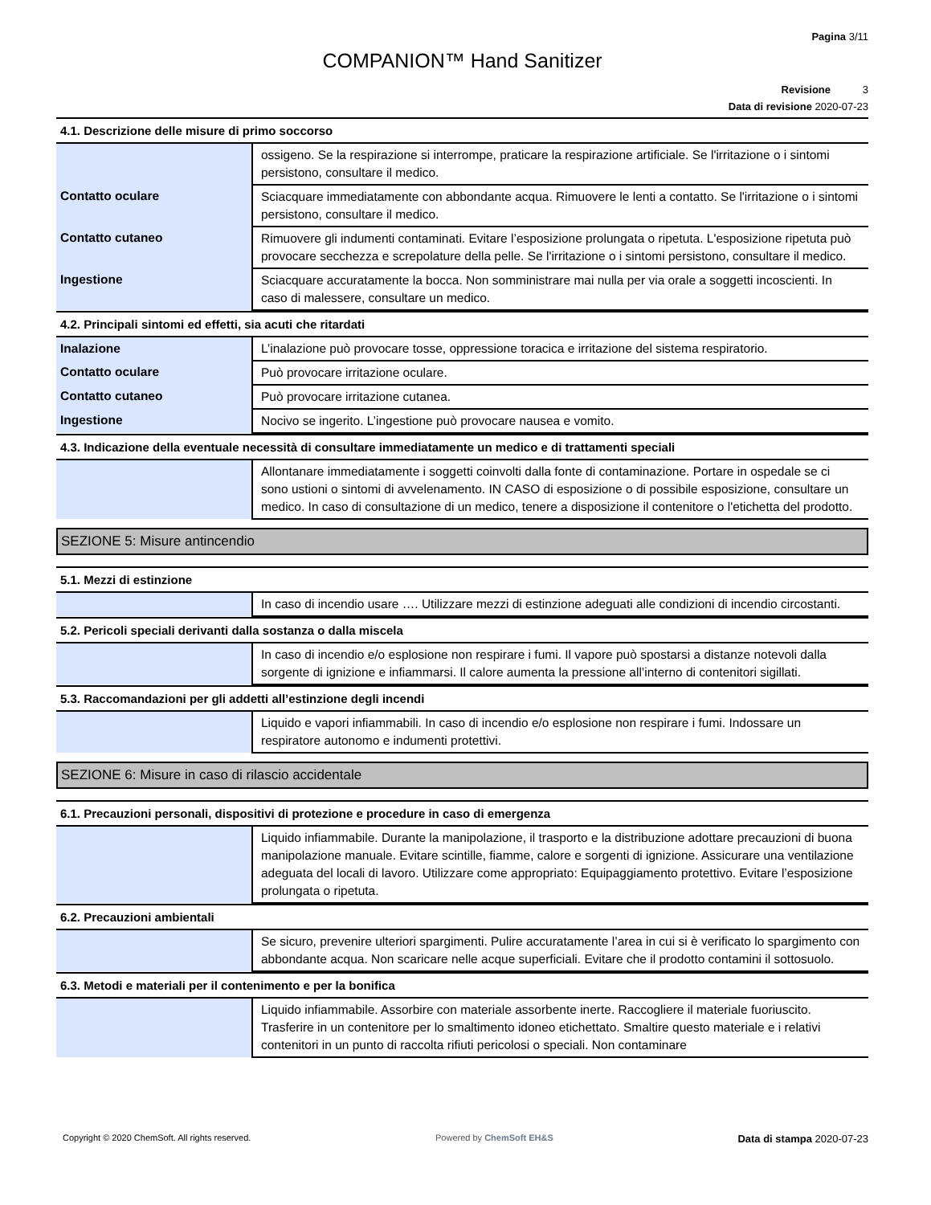Pagina 3/11
COMPANION™ Hand Sanitizer
Revisione 3
Data di revisione 2020-07-23
4.1. Descrizione delle misure di primo soccorso
| | ossigeno. Se la respirazione si interrompe, praticare la respirazione artificiale. Se l'irritazione o i sintomi persistono, consultare il medico. |
| Contatto oculare | Sciacquare immediatamente con abbondante acqua. Rimuovere le lenti a contatto. Se l'irritazione o i sintomi persistono, consultare il medico. |
| Contatto cutaneo | Rimuovere gli indumenti contaminati. Evitare l’esposizione prolungata o ripetuta. L'esposizione ripetuta può provocare secchezza e screpolature della pelle. Se l'irritazione o i sintomi persistono, consultare il medico. |
| Ingestione | Sciacquare accuratamente la bocca. Non somministrare mai nulla per via orale a soggetti incoscienti. In caso di malessere, consultare un medico. |
4.2. Principali sintomi ed effetti, sia acuti che ritardati
| Inalazione | L’inalazione può provocare tosse, oppressione toracica e irritazione del sistema respiratorio. |
| Contatto oculare | Può provocare irritazione oculare. |
| Contatto cutaneo | Può provocare irritazione cutanea. |
| Ingestione | Nocivo se ingerito. L’ingestione può provocare nausea e vomito. |
4.3. Indicazione della eventuale necessità di consultare immediatamente un medico e di trattamenti speciali
| | Allontanare immediatamente i soggetti coinvolti dalla fonte di contaminazione. Portare in ospedale se ci sono ustioni o sintomi di avvelenamento. IN CASO di esposizione o di possibile esposizione, consultare un medico. In caso di consultazione di un medico, tenere a disposizione il contenitore o l'etichetta del prodotto. |
SEZIONE 5: Misure antincendio
5.1. Mezzi di estinzione
| | In caso di incendio usare …. Utilizzare mezzi di estinzione adeguati alle condizioni di incendio circostanti. |
5.2. Pericoli speciali derivanti dalla sostanza o dalla miscela
| | In caso di incendio e/o esplosione non respirare i fumi. Il vapore può spostarsi a distanze notevoli dalla sorgente di ignizione e infiammarsi. Il calore aumenta la pressione all’interno di contenitori sigillati. |
5.3. Raccomandazioni per gli addetti all’estinzione degli incendi
| | Liquido e vapori infiammabili. In caso di incendio e/o esplosione non respirare i fumi. Indossare un respiratore autonomo e indumenti protettivi. |
SEZIONE 6: Misure in caso di rilascio accidentale
6.1. Precauzioni personali, dispositivi di protezione e procedure in caso di emergenza
| | Liquido infiammabile. Durante la manipolazione, il trasporto e la distribuzione adottare precauzioni di buona manipolazione manuale. Evitare scintille, fiamme, calore e sorgenti di ignizione. Assicurare una ventilazione adeguata del locali di lavoro. Utilizzare come appropriato: Equipaggiamento protettivo. Evitare l’esposizione prolungata o ripetuta. |
6.2. Precauzioni ambientali
| | Se sicuro, prevenire ulteriori spargimenti. Pulire accuratamente l’area in cui si è verificato lo spargimento con abbondante acqua. Non scaricare nelle acque superficiali. Evitare che il prodotto contamini il sottosuolo. |
6.3. Metodi e materiali per il contenimento e per la bonifica
| | Liquido infiammabile. Assorbire con materiale assorbente inerte. Raccogliere il materiale fuoriuscito. Trasferire in un contenitore per lo smaltimento idoneo etichettato. Smaltire questo materiale e i relativi contenitori in un punto di raccolta rifiuti pericolosi o speciali. Non contaminare |
Copyright © 2020 ChemSoft. All rights reserved.
Powered by ChemSoft EH&S
Data di stampa 2020-07-23